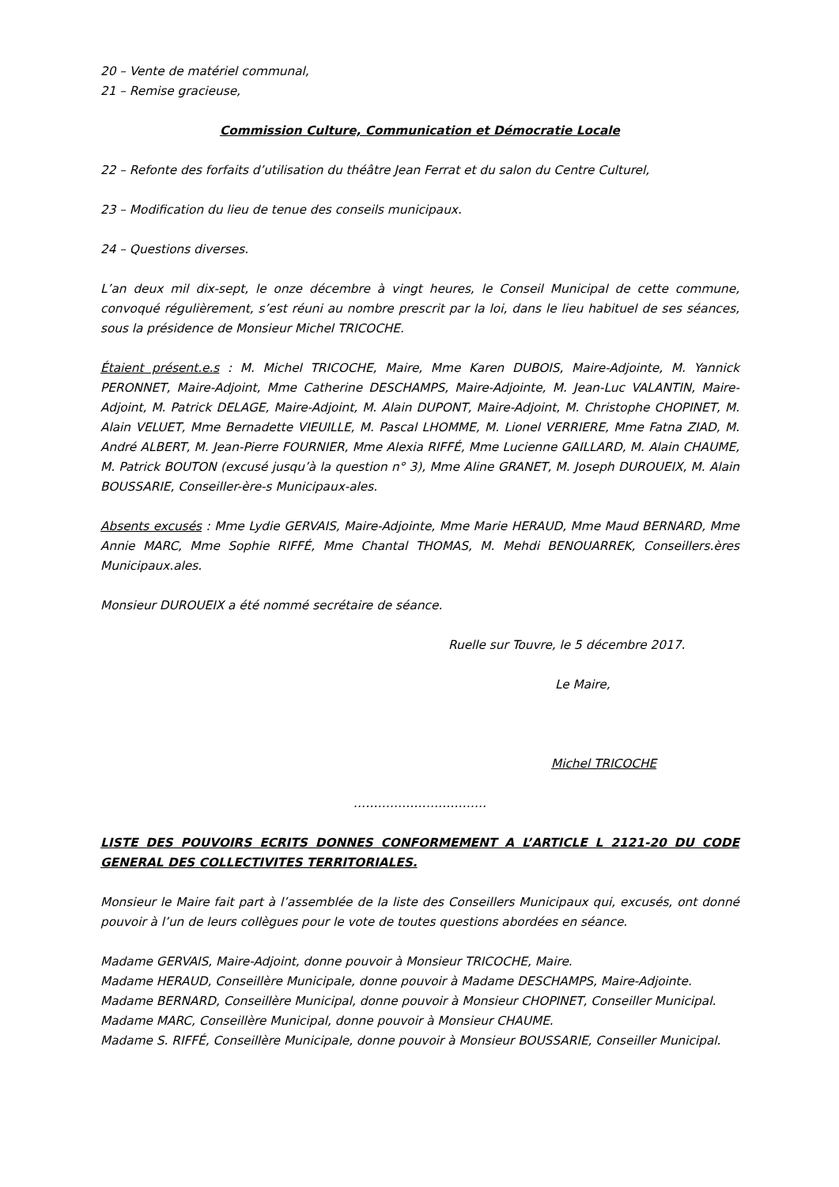20 – Vente de matériel communal,
21 – Remise gracieuse,
Commission Culture, Communication et Démocratie Locale
22 – Refonte des forfaits d’utilisation du théâtre Jean Ferrat et du salon du Centre Culturel,
23 – Modification du lieu de tenue des conseils municipaux.
24 – Questions diverses.
L’an deux mil dix-sept, le onze décembre à vingt heures, le Conseil Municipal de cette commune, convoqué régulièrement, s’est réuni au nombre prescrit par la loi, dans le lieu habituel de ses séances, sous la présidence de Monsieur Michel TRICOCHE.
Étaient présent.e.s : M. Michel TRICOCHE, Maire, Mme Karen DUBOIS, Maire-Adjointe, M. Yannick PERONNET, Maire-Adjoint, Mme Catherine DESCHAMPS, Maire-Adjointe, M. Jean-Luc VALANTIN, Maire-Adjoint, M. Patrick DELAGE, Maire-Adjoint, M. Alain DUPONT, Maire-Adjoint, M. Christophe CHOPINET, M. Alain VELUET, Mme Bernadette VIEUILLE, M. Pascal LHOMME, M. Lionel VERRIERE, Mme Fatna ZIAD, M. André ALBERT, M. Jean-Pierre FOURNIER, Mme Alexia RIFFÉ, Mme Lucienne GAILLARD, M. Alain CHAUME, M. Patrick BOUTON (excusé jusqu’à la question n° 3), Mme Aline GRANET, M. Joseph DUROUEIX, M. Alain BOUSSARIE, Conseiller-ère-s Municipaux-ales.
Absents excusés : Mme Lydie GERVAIS, Maire-Adjointe, Mme Marie HERAUD, Mme Maud BERNARD, Mme Annie MARC, Mme Sophie RIFFÉ, Mme Chantal THOMAS, M. Mehdi BENOUARREK, Conseillers.ères Municipaux.ales.
Monsieur DUROUEIX a été nommé secrétaire de séance.
Ruelle sur Touvre, le 5 décembre 2017.
Le Maire,
Michel TRICOCHE
……………………………
LISTE DES POUVOIRS ECRITS DONNES CONFORMEMENT A L’ARTICLE L 2121-20 DU CODE GENERAL DES COLLECTIVITES TERRITORIALES.
Monsieur le Maire fait part à l’assemblée de la liste des Conseillers Municipaux qui, excusés, ont donné pouvoir à l’un de leurs collègues pour le vote de toutes questions abordées en séance.
Madame GERVAIS, Maire-Adjoint, donne pouvoir à Monsieur TRICOCHE, Maire.
Madame HERAUD, Conseillère Municipale, donne pouvoir à Madame DESCHAMPS, Maire-Adjointe.
Madame BERNARD, Conseillère Municipal, donne pouvoir à Monsieur CHOPINET, Conseiller Municipal.
Madame MARC, Conseillère Municipal, donne pouvoir à Monsieur CHAUME.
Madame S. RIFFÉ, Conseillère Municipale, donne pouvoir à Monsieur BOUSSARIE, Conseiller Municipal.